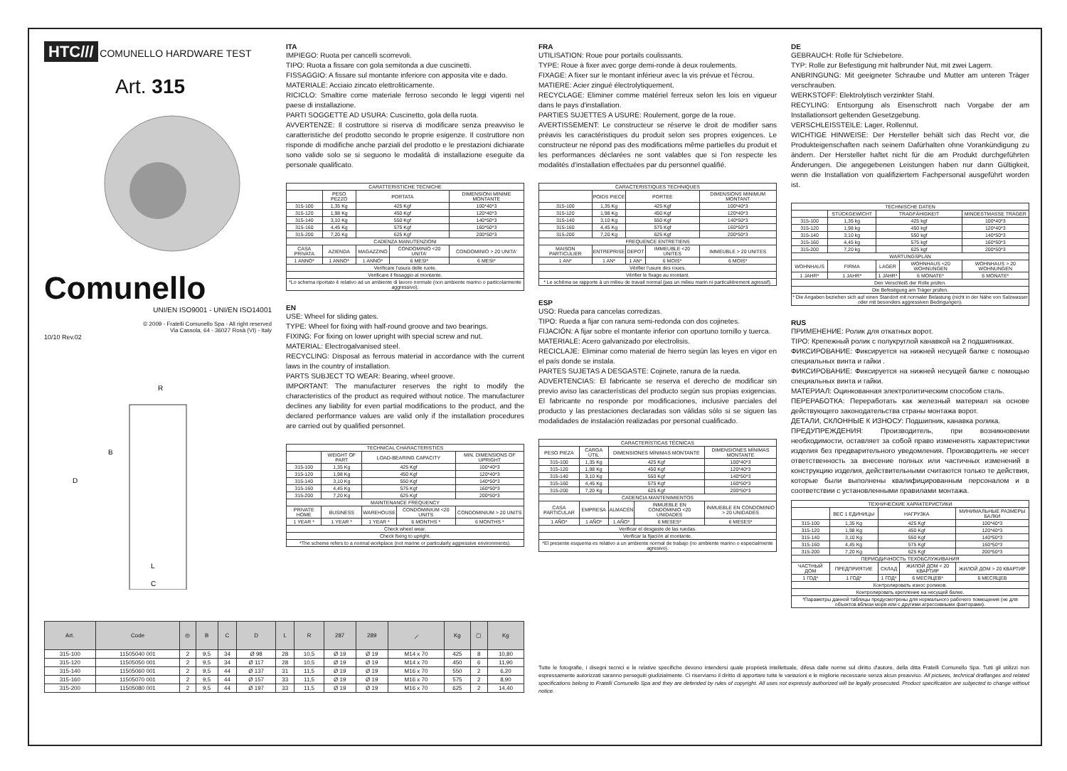HTC/// COMUNELLO HARDWARE TEST
Art. 315
Comunello
UNI/EN ISO9001 - UNI/EN ISO14001
© 2009 - Fratelli Comunello Spa - All right reserved
Via Cassola, 64 - 36027 Rosà (VI) - Italy
10/10 Rev.02
R
D
B
L
C
ITA
IMPIEGO: Ruota per cancelli scorrevoli.
TIPO: Ruota a fissare con gola semitonda a due cuscinetti.
FISSAGGIO: A fissare sul montante inferiore con apposita vite e dado.
MATERIALE: Acciaio zincato elettroliticamente.
RICICLO: Smaltire come materiale ferroso secondo le leggi vigenti nel paese di installazione.
PARTI SOGGETTE AD USURA: Cuscinetto, gola della ruota.
AVVERTENZE: Il costruttore si riserva di modificare senza preavviso le caratteristiche del prodotto secondo le proprie esigenze. Il costruttore non risponde di modifiche anche parziali del prodotto e le prestazioni dichiarate sono valide solo se si seguono le modalità di installazione eseguite da personale qualificato.
| CARATTERISTICHE TECNICHE | | | | |
| --- | --- | --- | --- | --- |
| | PESO PEZZO | PORTATA | | DIMENSIONI MINIME MONTANTE |
| 315-100 | 1,35 Kg | 425 Kgf | | 100*40*3 |
| 315-120 | 1,98 Kg | 450 Kgf | | 120*40*3 |
| 315-140 | 3,10 Kg | 550 Kgf | | 140*50*3 |
| 315-160 | 4,45 Kg | 575 Kgf | | 160*50*3 |
| 315-200 | 7,20 Kg | 625 Kgf | | 200*50*3 |
| CADENZA MANUTENZIONI | | | | |
| CASA PRIVATA | AZIENDA | MAGAZZINO | CONDOMINIO <20 UNITA' | CONDOMINIO > 20 UNITA' |
| 1 ANNO* | 1 ANNO* | 1 ANNO* | 6 MESI* | 6 MESI* |
| Verificare l'usura delle ruote. | | | | |
| Verificare il fissaggio al montante. | | | | |
| *Lo schema riportato è relativo ad un ambiente di lavoro normale (non ambiente marino o particolarmente aggressivo). | | | | |
EN
USE: Wheel for sliding gates.
TYPE: Wheel for fixing with half-round groove and two bearings.
FIXING: For fixing on lower upright with special screw and nut.
MATERIAL: Electrogalvanised steel.
RECYCLING: Disposal as ferrous material in accordance with the current laws in the country of installation.
PARTS SUBJECT TO WEAR: Bearing, wheel groove.
IMPORTANT: The manufacturer reserves the right to modify the characteristics of the product as required without notice. The manufacturer declines any liability for even partial modifications to the product, and the declared performance values are valid only if the installation procedures are carried out by qualified personnel.
| TECHNICAL CHARACTERISTICS | | | | |
| --- | --- | --- | --- | --- |
| | WEIGHT OF PART | LOAD-BEARING CAPACITY | | MIN. DIMENSIONS OF UPRIGHT |
| 315-100 | 1,35 Kg | 425 Kgf | | 100*40*3 |
| 315-120 | 1,98 Kg | 450 Kgf | | 120*40*3 |
| 315-140 | 3,10 Kg | 550 Kgf | | 140*50*3 |
| 315-160 | 4,45 Kg | 575 Kgf | | 160*50*3 |
| 315-200 | 7,20 Kg | 625 Kgf | | 200*50*3 |
| MAINTENANCE FREQUENCY | | | | |
| PRIVATE HOME | BUSINESS | WAREHOUSE | CONDOMINIUM <20 UNITS | CONDOMINIUM > 20 UNITS |
| 1 YEAR * | 1 YEAR * | 1 YEAR * | 6 MONTHS * | 6 MONTHS * |
| Check wheel wear. | | | | |
| Check fixing to upright. | | | | |
| *The scheme refers to a normal workplace (not marine or particularly aggressive environments). | | | | |
FRA
UTILISATION: Roue pour portails coulissants.
TYPE: Roue à fixer avec gorge demi-ronde à deux roulements.
FIXAGE: A fixer sur le montant inférieur avec la vis prévue et l'écrou.
MATIERE: Acier zingué électrolytiquement.
RECYCLAGE: Eliminer comme matériel ferreux selon les lois en vigueur dans le pays d'installation.
PARTIES SUJETTES A USURE: Roulement, gorge de la roue.
AVERTISSEMENT: Le constructeur se réserve le droit de modifier sans préavis les caractéristiques du produit selon ses propres exigences. Le constructeur ne répond pas des modifications même partielles du produit et les performances déclarées ne sont valables que si l'on respecte les modalités d'installation effectuées par du personnel qualifié.
| CARACTERISTIQUES TECHNIQUES | | | | |
| --- | --- | --- | --- | --- |
| | POIDS PIECE | PORTEE | | DIMENSIONS MINIMUM MONTANT |
| 315-100 | 1,35 Kg | 425 Kgf | | 100*40*3 |
| 315-120 | 1,98 Kg | 450 Kgf | | 120*40*3 |
| 315-140 | 3,10 Kg | 550 Kgf | | 140*50*3 |
| 315-160 | 4,45 Kg | 575 Kgf | | 160*50*3 |
| 315-200 | 7,20 Kg | 625 Kgf | | 200*50*3 |
| FREQUENCE ENTRETIENS | | | | |
| MAISON PARTICULIER | ENTREPRISE | DEPOT | IMMEUBLE <20 UNITES | IMMEUBLE > 20 UNITES |
| 1 AN* | 1 AN* | 1 AN* | 6 MOIS* | 6 MOIS* |
| Vérifier l'usure des roues. | | | | |
| Vérifier le fixage au montant. | | | | |
| * Le schéma se rapporte à un milieu de travail normal (pas un milieu marin ni particulièrement agressif). | | | | |
ESP
USO: Rueda para cancelas corredizas.
TIPO: Rueda a fijar con ranura semi-redonda con dos cojinetes.
FIJACIÓN: A fijar sobre el montante inferior con oportuno tornillo y tuerca.
MATERIALE: Acero galvanizado por electrolisis.
RECICLAJE: Eliminar como material de hierro según las leyes en vigor en el país donde se instala.
PARTES SUJETAS A DESGASTE: Cojinete, ranura de la rueda.
ADVERTENCIAS: El fabricante se reserva el derecho de modificar sin previo aviso las características del producto según sus propias exigencias. El fabricante no responde por modificaciones, inclusive parciales del producto y las prestaciones declaradas son válidas sólo si se siguen las modalidades de instalación realizadas por personal cualificado.
| CARACTERÍSTICAS TÉCNICAS | | | | |
| --- | --- | --- | --- | --- |
| PESO PIEZA | CARGA ÚTIL | DIMENSIONES MÍNIMAS MONTANTE | | DIMENSIONES MÍNIMAS MONTANTE |
| 315-100 | 1,35 Kg | 425 Kgf | | 100*40*3 |
| 315-120 | 1,98 Kg | 450 Kgf | | 120*40*3 |
| 315-140 | 3,10 Kg | 550 Kgf | | 140*50*3 |
| 315-160 | 4,45 Kg | 575 Kgf | | 160*50*3 |
| 315-200 | 7,20 Kg | 625 Kgf | | 200*50*3 |
| CADENCIA MANTENIMIENTOS | | | | |
| CASA PARTICULAR | EMPRESA | ALMACÉN | INMUEBLE EN CONDOMINIO <20 UNIDADES | INMUEBLE EN CONDOMINIO > 20 UNIDADES |
| 1 AÑO* | 1 AÑO* | 1 AÑO* | 6 MESES* | 6 MESES* |
| Verificar el desgaste de las ruedas. | | | | |
| Verificar la fijación al montante. | | | | |
| *El presente esquema es relativo a un ambiente normal de trabajo (no ambiente marino o especialmente agresivo). | | | | |
DE
GEBRAUCH: Rolle für Schiebetore.
TYP: Rolle zur Befestigung mit halbrunder Nut, mit zwei Lagern.
ANBRINGUNG: Mit geeigneter Schraube und Mutter am unteren Träger verschrauben.
WERKSTOFF: Elektrolytisch verzinkter Stahl.
RECYLING: Entsorgung als Eisenschrott nach Vorgabe der am Installationsort geltenden Gesetzgebung.
VERSCHLEISSTEILE: Lager, Rollennut.
WICHTIGE HINWEISE: Der Hersteller behält sich das Recht vor, die Produkteigenschaften nach seinem Dafürhalten ohne Vorankündigung zu ändern. Der Hersteller haftet nicht für die am Produkt durchgeführten Änderungen. Die angegebenen Leistungen haben nur dann Gültigkeit, wenn die Installation von qualifiziertem Fachpersonal ausgeführt worden ist.
| TECHNISCHE DATEN | | | | |
| --- | --- | --- | --- | --- |
| | STÜCKGEWICHT | TRAGFÄHIGKEIT | | MINDESTMASSE TRÄGER |
| 315-100 | 1,35 kg | 425 kgf | | 100*40*3 |
| 315-120 | 1,98 kg | 450 kgf | | 120*40*3 |
| 315-140 | 3,10 kg | 550 kgf | | 140*50*3 |
| 315-160 | 4,45 kg | 575 kgf | | 160*50*3 |
| 315-200 | 7,20 kg | 625 kgf | | 200*50*3 |
| WARTUNGSPLAN | | | | |
| WOHNHAUS | FIRMA | LAGER | WOHNHAUS <20 WOHNUNGEN | WOHNHAUS > 20 WOHNUNGEN |
| 1 JAHR* | 1 JAHR* | 1 JAHR* | 6 MONATE* | 6 MONATE* |
| Den Verschleiß der Rolle prüfen. | | | | |
| Die Befestigung am Träger prüfen. | | | | |
| * Die Angaben beziehen sich auf einen Standort mit normaler Belastung (nicht in der Nähe von Salzwasser oder mit besonders aggressiven Bedingungen). | | | | |
RUS
ПРИМЕНЕНИЕ: Ролик для откатных ворот.
TIPO: Крепежный ролик с полукруглой канавкой на 2 подшипниках.
ФИКСИРОВАНИЕ: Фиксируется на нижней несущей балке с помощью специальных винта и гайки .
ФИКСИРОВАНИЕ: Фиксируется на нижней несущей балке с помощью специальных винта и гайки.
МАТЕРИАЛ: Оцинкованная электролитическим способом сталь.
ПЕРЕРАБОТКА: Переработать как железный материал на основе действующего законодательства страны монтажа ворот.
ДЕТАЛИ, СКЛОННЫЕ К ИЗНОСУ: Подшипник, канавка ролика.
ПРЕДУПРЕЖДЕНИЯ: Производитель, при возникновении необходимости, оставляет за собой право измененять характеристики изделия без предварительного уведомления. Производитель не несет ответственность за внесение полных или частичных изменений в конструкцию изделия, действительными считаются только те действия, которые были выполнены квалифицированным персоналом и в соответствии с установленными правилами монтажа.
| ТЕХНИЧЕСКИЕ ХАРАКТЕРИСТИКИ | | | | |
| --- | --- | --- | --- | --- |
| | ВЕС 1 ЕДИНИЦЫ | НАГРУЗКА | | МИНИМАЛЬНЫЕ РАЗМЕРЫ БАЛКИ |
| 315-100 | 1,35 Kg | 425 Kgf | | 100*40*3 |
| 315-120 | 1,98 Kg | 450 Kgf | | 120*40*3 |
| 315-140 | 3,10 Kg | 550 Kgf | | 140*50*3 |
| 315-160 | 4,45 Kg | 575 Kgf | | 160*50*3 |
| 315-200 | 7,20 Kg | 625 Kgf | | 200*50*3 |
| ПЕРИОДИЧНОСТЬ ТЕХОБСЛУЖИВАНИЯ | | | | |
| ЧАСТНЫЙ ДОМ | ПРЕДПРИЯТИЕ | СКЛАД | ЖИЛОЙ ДОМ < 20 КВАРТИР | ЖИЛОЙ ДОМ > 20 КВАРТИР |
| 1 ГОД* | 1 ГОД* | 1 ГОД* | 6 МЕСЯЦЕВ* | 6 МЕСЯЦЕВ |
| Контролировать износ роликов. | | | | |
| Контролировать крепление на несущей балке. | | | | |
| *Параметры данной таблицы предусмотрены для нормального рабочего помещения (не для объектов вблизи моря или с другими агрессивными факторами). | | | | |
| Art. | Code | ◎ | B | C | D | L | R | 287 | 289 | ⟋ | Kg | ▢ | Kg |
| --- | --- | --- | --- | --- | --- | --- | --- | --- | --- | --- | --- | --- | --- |
| 315-100 | 11505040 001 | 2 | 9,5 | 34 | Ø 98 | 28 | 10,5 | Ø 19 | Ø 19 | M14 x 70 | 425 | 8 | 10,80 |
| 315-120 | 11505050 001 | 2 | 9,5 | 34 | Ø 117 | 28 | 10,5 | Ø 19 | Ø 19 | M14 x 70 | 450 | 6 | 11,90 |
| 315-140 | 11505060 001 | 2 | 9,5 | 44 | Ø 137 | 31 | 11,5 | Ø 19 | Ø 19 | M16 x 70 | 550 | 2 | 6,20 |
| 315-160 | 11505070 001 | 2 | 9,5 | 44 | Ø 157 | 33 | 11,5 | Ø 19 | Ø 19 | M16 x 70 | 575 | 2 | 8,90 |
| 315-200 | 11505080 001 | 2 | 9,5 | 44 | Ø 197 | 33 | 11,5 | Ø 19 | Ø 19 | M16 x 70 | 625 | 2 | 14,40 |
Tutte le fotografie, i disegni tecnici e le relative specifiche devono intendersi quale proprietà intellettuale, difesa dalle norme sul diritto d'autore, della ditta Fratelli Comunello Spa. Tutti gli utilizzi non espressamente autorizzati saranno perseguiti giudizialmente. Ci riserviamo il diritto di apportare tutte le variazioni e le migliorie necessarie senza alcun preavviso. All pictures, technical draflanges and related specifications belong to Fratelli Comunello Spa and they are defended by rules of copyright. All uses not expressly authorized will be legally prosecuted. Product specification are subjected to change without notice.